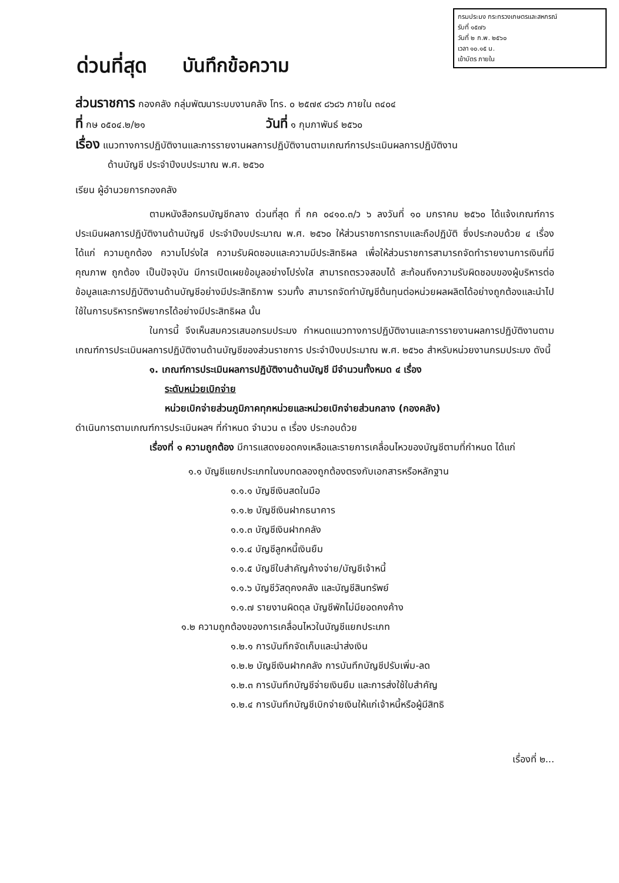กรมประมง กระทรวงเกษตรและสหกรณ์
รับที่ ๑๕๗๖
วันที่ ๒ ก.พ. ๒๕๖๐
เวลา ๑๐.๑๕ น.
เข้าบัตร ภายใน
ด่วนที่สุด บันทึกข้อความ
ส่วนราชการ กองคลัง กลุ่มพัฒนาระบบงานคลัง โทร. ๐ ๒๕๗๙ ๘๖๘๖ ภายใน ๓๔๐๔
ที่ กษ ๐๕๐๔.๒/๒๑ วันที่ ๑ กุมภาพันธ์ ๒๕๖๐
เรื่อง แนวทางการปฏิบัติงานและการรายงานผลการปฏิบัติงานตามเกณฑ์การประเมินผลการปฏิบัติงาน
ด้านบัญชี ประจำปีงบประมาณ พ.ศ. ๒๕๖๐
เรียน ผู้อำนวยการกองคลัง
ตามหนังสือกรมบัญชีกลาง ด่วนที่สุด ที่ กค ๐๔๑๐.๓/ว ๖ ลงวันที่ ๑๐ มกราคม ๒๕๖๐ ได้แจ้งเกณฑ์การประเมินผลการปฏิบัติงานด้านบัญชี ประจำปีงบประมาณ พ.ศ. ๒๕๖๐ ให้ส่วนราชการทราบและถือปฏิบัติ ซึ่งประกอบด้วย ๔ เรื่อง ได้แก่ ความถูกต้อง ความโปร่งใส ความรับผิดชอบและความมีประสิทธิผล เพื่อให้ส่วนราชการสามารถจัดทำรายงานการเงินที่มีคุณภาพ ถูกต้อง เป็นปัจจุบัน มีการเปิดเผยข้อมูลอย่างโปร่งใส สามารถตรวจสอบได้ สะท้อนถึงความรับผิดชอบของผู้บริหารต่อข้อมูลและการปฏิบัติงานด้านบัญชีอย่างมีประสิทธิภาพ รวมทั้ง สามารถจัดทำบัญชีต้นทุนต่อหน่วยผลผลิตได้อย่างถูกต้องและนำไปใช้ในการบริหารทรัพยากรได้อย่างมีประสิทธิผล นั้น
ในการนี้ จึงเห็นสมควรเสนอกรมประมง กำหนดแนวทางการปฏิบัติงานและการรายงานผลการปฏิบัติงานตามเกณฑ์การประเมินผลการปฏิบัติงานด้านบัญชีของส่วนราชการ ประจำปีงบประมาณ พ.ศ. ๒๕๖๐ สำหรับหน่วยงานกรมประมง ดังนี้
๑. เกณฑ์การประเมินผลการปฏิบัติงานด้านบัญชี มีจำนวนทั้งหมด ๔ เรื่อง
ระดับหน่วยเบิกจ่าย
หน่วยเบิกจ่ายส่วนภูมิภาคทุกหน่วยและหน่วยเบิกจ่ายส่วนกลาง (กองคลัง)
ดำเนินการตามเกณฑ์การประเมินผลฯ ที่กำหนด จำนวน ๓ เรื่อง ประกอบด้วย
เรื่องที่ ๑ ความถูกต้อง มีการแสดงยอดคงเหลือและรายการเคลื่อนไหวของบัญชีตามที่กำหนด ได้แก่
๑.๑ บัญชีแยกประเภทในงบทดลองถูกต้องตรงกับเอกสารหรือหลักฐาน
๑.๑.๑ บัญชีเงินสดในมือ
๑.๑.๒ บัญชีเงินฝากธนาคาร
๑.๑.๓ บัญชีเงินฝากคลัง
๑.๑.๔ บัญชีลูกหนี้เงินยืม
๑.๑.๕ บัญชีใบสำคัญค้างจ่าย/บัญชีเจ้าหนี้
๑.๑.๖ บัญชีวัสดุคงคลัง และบัญชีสินทรัพย์
๑.๑.๗ รายงานผิดดุล บัญชีพักไม่มียอดคงค้าง
๑.๒ ความถูกต้องของการเคลื่อนไหวในบัญชีแยกประเภท
๑.๒.๑ การบันทึกจัดเก็บและนำส่งเงิน
๑.๒.๒ บัญชีเงินฝากคลัง การบันทึกบัญชีปรับเพิ่ม-ลด
๑.๒.๓ การบันทึกบัญชีจ่ายเงินยืม และการส่งใช้ใบสำคัญ
๑.๒.๔ การบันทึกบัญชีเบิกจ่ายเงินให้แก่เจ้าหนี้หรือผู้มีสิทธิ
เรื่องที่ ๒...